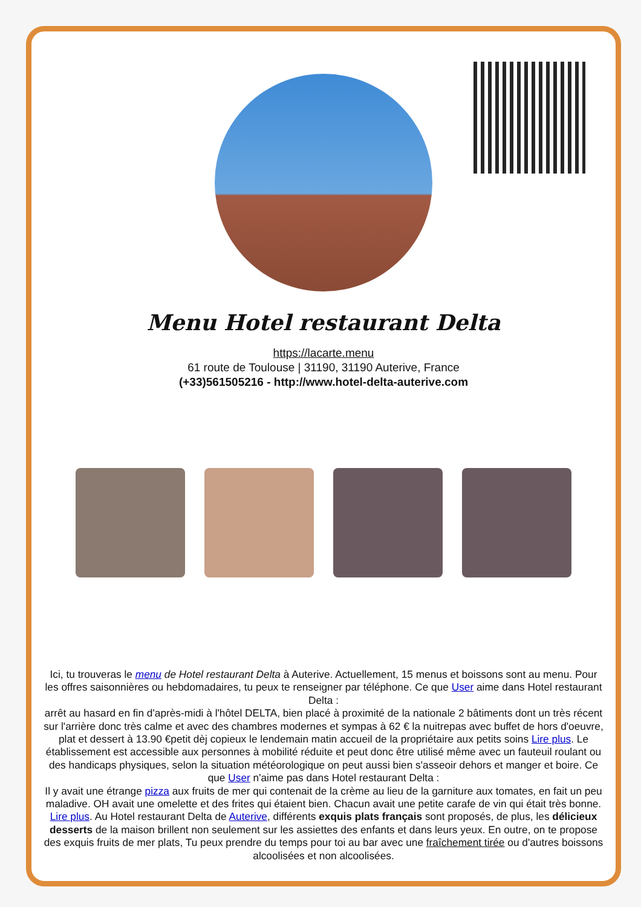Menu Hotel restaurant Delta
https://lacarte.menu
61 route de Toulouse | 31190, 31190 Auterive, France
(+33)561505216 - http://www.hotel-delta-auterive.com
Ici, tu trouveras le menu de Hotel restaurant Delta à Auterive. Actuellement, 15 menus et boissons sont au menu. Pour les offres saisonnières ou hebdomadaires, tu peux te renseigner par téléphone. Ce que User aime dans Hotel restaurant Delta :
arrêt au hasard en fin d'après-midi à l'hôtel DELTA, bien placé à proximité de la nationale 2 bâtiments dont un très récent sur l'arrière donc très calme et avec des chambres modernes et sympas à 62 € la nuitrepas avec buffet de hors d'oeuvre, plat et dessert à 13.90 €petit dèj copieux le lendemain matin accueil de la propriétaire aux petits soins Lire plus. Le établissement est accessible aux personnes à mobilité réduite et peut donc être utilisé même avec un fauteuil roulant ou des handicaps physiques, selon la situation météorologique on peut aussi bien s'asseoir dehors et manger et boire. Ce que User n'aime pas dans Hotel restaurant Delta :
Il y avait une étrange pizza aux fruits de mer qui contenait de la crème au lieu de la garniture aux tomates, en fait un peu maladive. OH avait une omelette et des frites qui étaient bien. Chacun avait une petite carafe de vin qui était très bonne. Lire plus. Au Hotel restaurant Delta de Auterive, différents exquis plats français sont proposés, de plus, les délicieux desserts de la maison brillent non seulement sur les assiettes des enfants et dans leurs yeux. En outre, on te propose des exquis fruits de mer plats, Tu peux prendre du temps pour toi au bar avec une fraîchement tirée ou d'autres boissons alcoolisées et non alcoolisées.